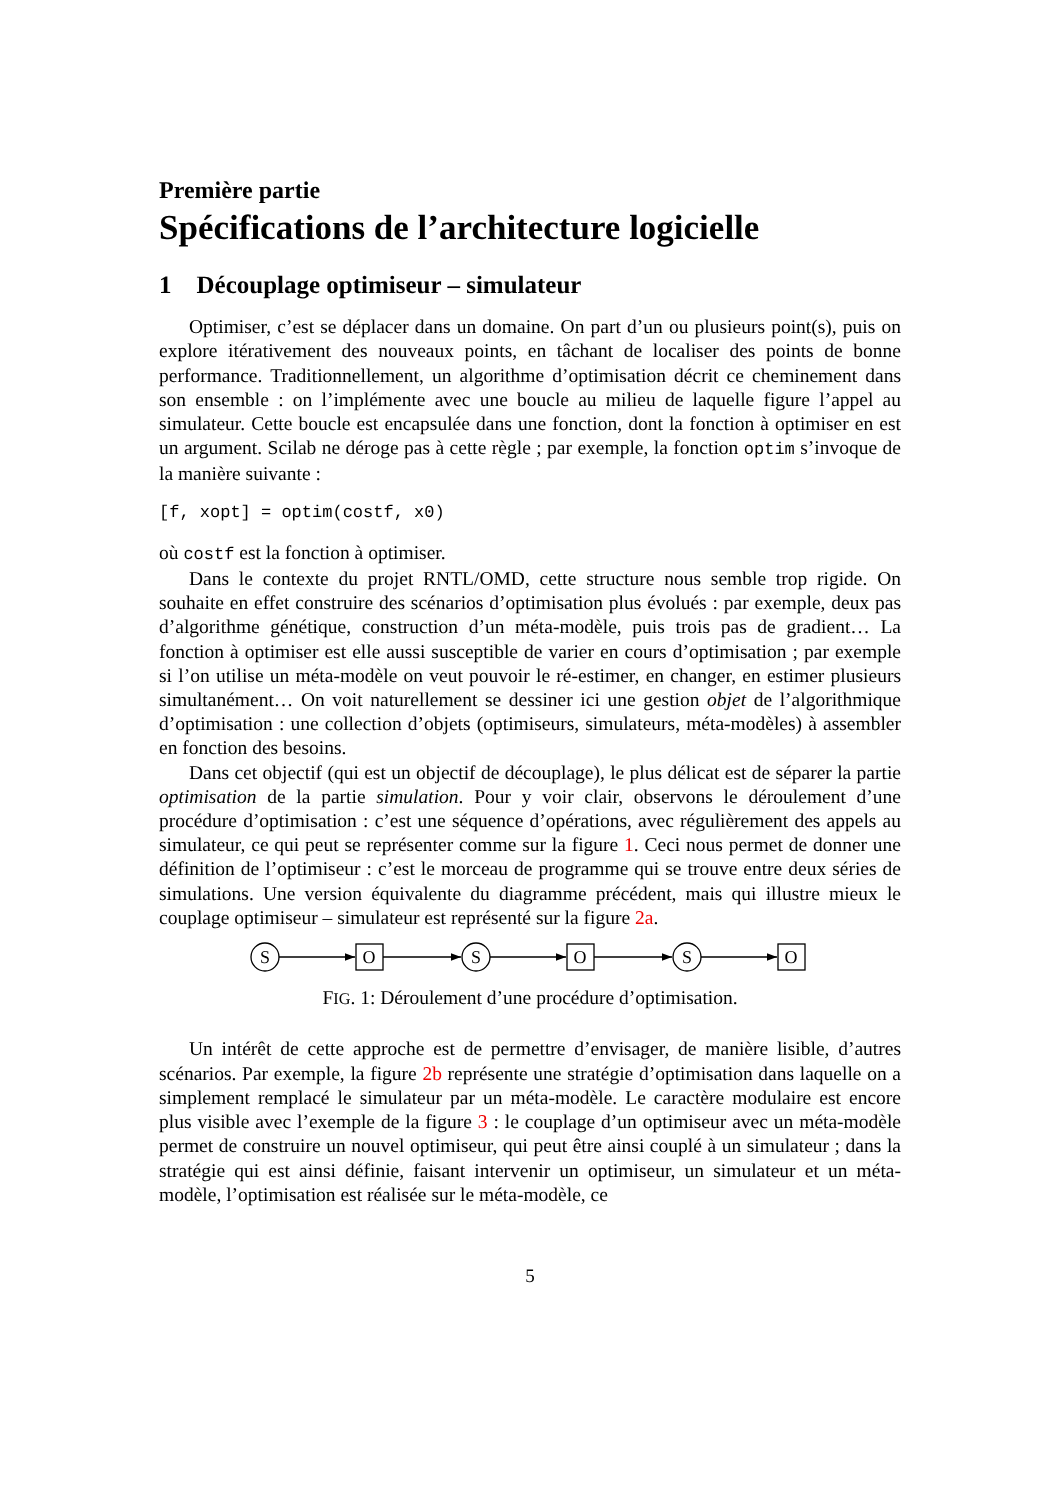Première partie
Spécifications de l’architecture logicielle
1 Découplage optimiseur – simulateur
Optimiser, c’est se déplacer dans un domaine. On part d’un ou plusieurs point(s), puis on explore itérativement des nouveaux points, en tâchant de localiser des points de bonne performance. Traditionnellement, un algorithme d’optimisation décrit ce cheminement dans son ensemble : on l’implémente avec une boucle au milieu de laquelle figure l’appel au simulateur. Cette boucle est encapsulée dans une fonction, dont la fonction à optimiser en est un argument. Scilab ne déroge pas à cette règle ; par exemple, la fonction optim s’invoque de la manière suivante :
[f, xopt] = optim(costf, x0)
où costf est la fonction à optimiser.
Dans le contexte du projet RNTL/OMD, cette structure nous semble trop rigide. On souhaite en effet construire des scénarios d’optimisation plus évolués : par exemple, deux pas d’algorithme génétique, construction d’un méta-modèle, puis trois pas de gradient… La fonction à optimiser est elle aussi susceptible de varier en cours d’optimisation ; par exemple si l’on utilise un méta-modèle on veut pouvoir le ré-estimer, en changer, en estimer plusieurs simultanément… On voit naturellement se dessiner ici une gestion objet de l’algorithmique d’optimisation : une collection d’objets (optimiseurs, simulateurs, méta-modèles) à assembler en fonction des besoins.
Dans cet objectif (qui est un objectif de découplage), le plus délicat est de séparer la partie optimisation de la partie simulation. Pour y voir clair, observons le déroulement d’une procédure d’optimisation : c’est une séquence d’opérations, avec régulièrement des appels au simulateur, ce qui peut se représenter comme sur la figure 1. Ceci nous permet de donner une définition de l’optimiseur : c’est le morceau de programme qui se trouve entre deux séries de simulations. Une version équivalente du diagramme précédent, mais qui illustre mieux le couplage optimiseur – simulateur est représenté sur la figure 2a.
S
O
S
O
S
O
FIG. 1: Déroulement d’une procédure d’optimisation.
Un intérêt de cette approche est de permettre d’envisager, de manière lisible, d’autres scénarios. Par exemple, la figure 2b représente une stratégie d’optimisation dans laquelle on a simplement remplacé le simulateur par un méta-modèle. Le caractère modulaire est encore plus visible avec l’exemple de la figure 3 : le couplage d’un optimiseur avec un méta-modèle permet de construire un nouvel optimiseur, qui peut être ainsi couplé à un simulateur ; dans la stratégie qui est ainsi définie, faisant intervenir un optimiseur, un simulateur et un méta-modèle, l’optimisation est réalisée sur le méta-modèle, ce
5